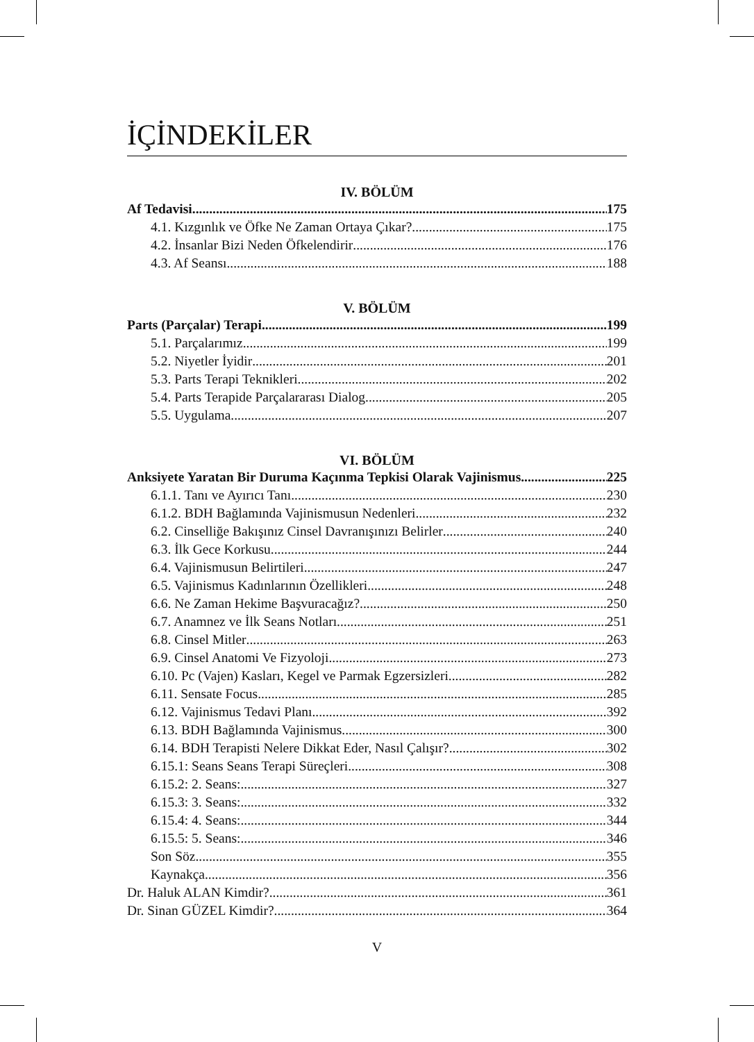İÇİNDEKİLER
IV. BÖLÜM
Af Tedavisi 175
4.1. Kızgınlık ve Öfke Ne Zaman Ortaya Çıkar? 175
4.2. İnsanlar Bizi Neden Öfkelendirir 176
4.3. Af Seansı 188
V. BÖLÜM
Parts (Parçalar) Terapi 199
5.1. Parçalarımız 199
5.2. Niyetler İyidir 201
5.3. Parts Terapi Teknikleri 202
5.4. Parts Terapide Parçalararası Dialog 205
5.5. Uygulama 207
VI. BÖLÜM
Anksiyete Yaratan Bir Duruma Kaçınma Tepkisi Olarak Vajinismus 225
6.1.1. Tanı ve Ayırıcı Tanı 230
6.1.2. BDH Bağlamında Vajinismusun Nedenleri 232
6.2. Cinselliğe Bakışınız Cinsel Davranışınızı Belirler 240
6.3. İlk Gece Korkusu 244
6.4. Vajinismusun Belirtileri 247
6.5. Vajinismus Kadınlarının Özellikleri 248
6.6. Ne Zaman Hekime Başvuracağız? 250
6.7. Anamnez ve İlk Seans Notları 251
6.8. Cinsel Mitler 263
6.9. Cinsel Anatomi Ve Fizyoloji 273
6.10. Pc (Vajen) Kasları, Kegel ve Parmak Egzersizleri 282
6.11. Sensate Focus 285
6.12. Vajinismus Tedavi Planı 392
6.13. BDH Bağlamında Vajinismus 300
6.14. BDH Terapisti Nelere Dikkat Eder, Nasıl Çalışır? 302
6.15.1: Seans Seans Terapi Süreçleri 308
6.15.2: 2. Seans: 327
6.15.3: 3. Seans: 332
6.15.4: 4. Seans: 344
6.15.5: 5. Seans: 346
Son Söz 355
Kaynakça 356
Dr. Haluk ALAN Kimdir? 361
Dr. Sinan GÜZEL Kimdir? 364
V